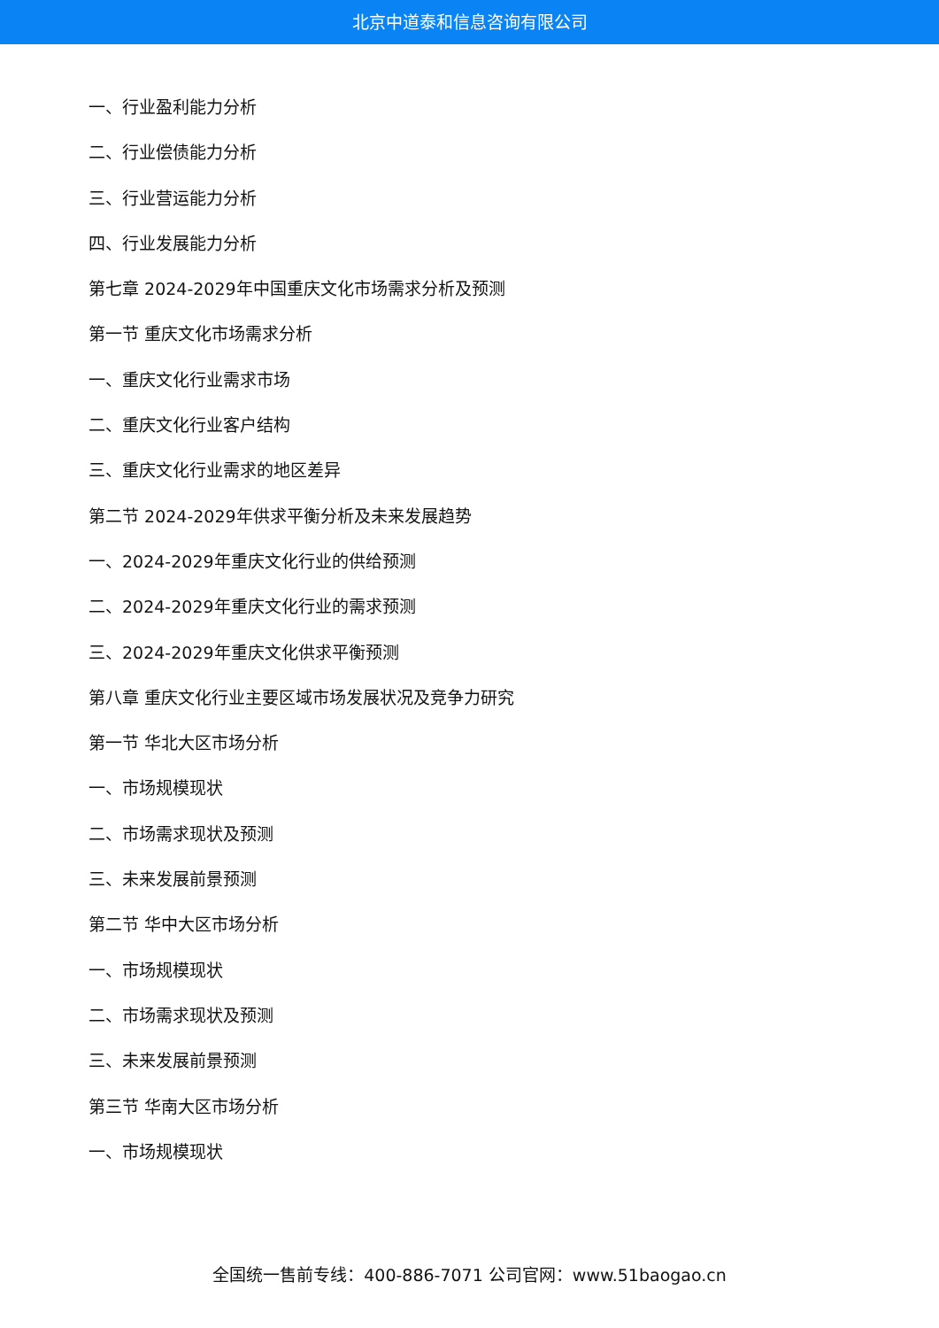北京中道泰和信息咨询有限公司
一、行业盈利能力分析
二、行业偿债能力分析
三、行业营运能力分析
四、行业发展能力分析
第七章 2024-2029年中国重庆文化市场需求分析及预测
第一节 重庆文化市场需求分析
一、重庆文化行业需求市场
二、重庆文化行业客户结构
三、重庆文化行业需求的地区差异
第二节 2024-2029年供求平衡分析及未来发展趋势
一、2024-2029年重庆文化行业的供给预测
二、2024-2029年重庆文化行业的需求预测
三、2024-2029年重庆文化供求平衡预测
第八章 重庆文化行业主要区域市场发展状况及竞争力研究
第一节 华北大区市场分析
一、市场规模现状
二、市场需求现状及预测
三、未来发展前景预测
第二节 华中大区市场分析
一、市场规模现状
二、市场需求现状及预测
三、未来发展前景预测
第三节 华南大区市场分析
一、市场规模现状
全国统一售前专线：400-886-7071 公司官网：www.51baogao.cn